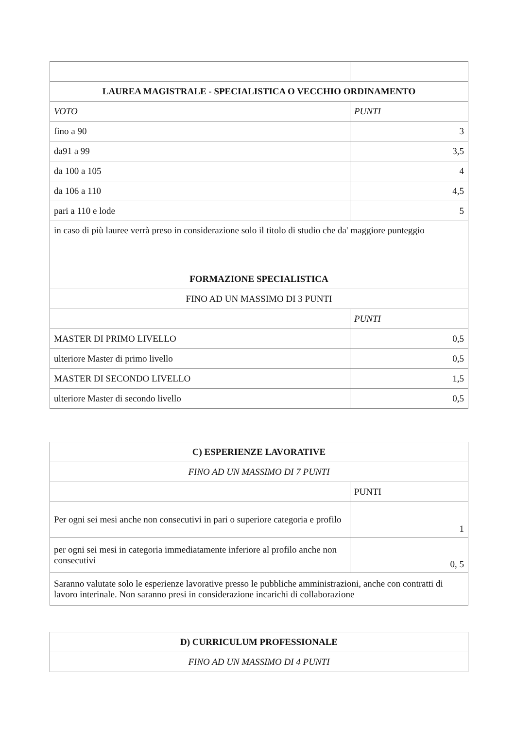| LAUREA MAGISTRALE - SPECIALISTICA O VECCHIO ORDINAMENTO | |
| VOTO | PUNTI |
| fino a 90 | 3 |
| da91 a 99 | 3,5 |
| da 100 a 105 | 4 |
| da 106 a 110 | 4,5 |
| pari a 110 e lode | 5 |
| in caso di più lauree verrà preso in considerazione solo il titolo di studio che da' maggiore punteggio | |
| FORMAZIONE SPECIALISTICA | |
| FINO AD UN MASSIMO DI 3 PUNTI | |
| | PUNTI |
| MASTER DI PRIMO LIVELLO | 0,5 |
| ulteriore Master di primo livello | 0,5 |
| MASTER DI SECONDO LIVELLO | 1,5 |
| ulteriore Master di secondo livello | 0,5 |
| C) ESPERIENZE LAVORATIVE | |
| FINO AD UN MASSIMO DI 7 PUNTI | |
| | PUNTI |
| Per ogni sei mesi anche non consecutivi in pari o superiore categoria e profilo | 1 |
| per ogni sei mesi in categoria immediatamente inferiore al profilo anche non consecutivi | 0, 5 |
| Saranno valutate solo le esperienze lavorative presso le pubbliche amministrazioni, anche con contratti di lavoro interinale. Non saranno presi in considerazione incarichi di collaborazione | |
| D) CURRICULUM PROFESSIONALE |
| FINO AD UN MASSIMO DI 4 PUNTI |